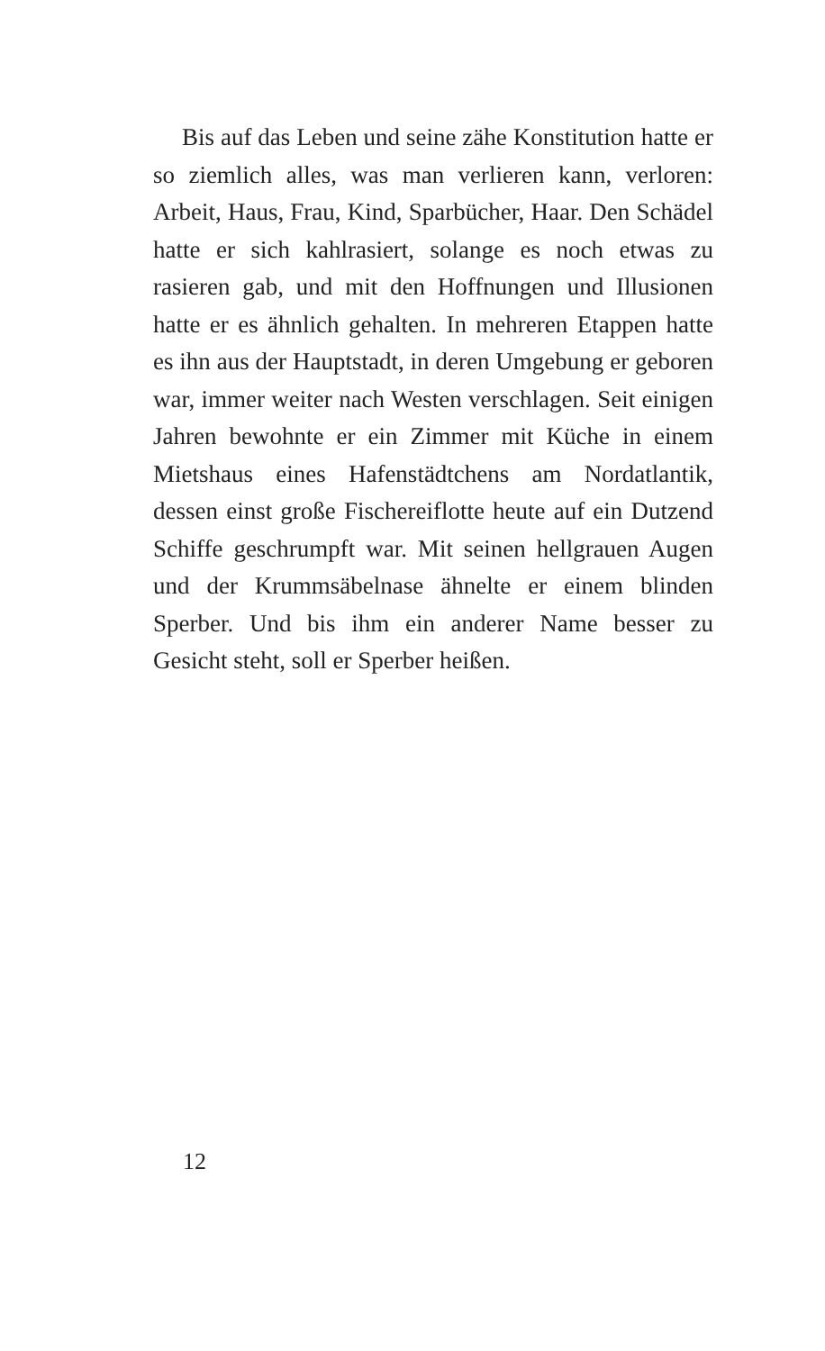Bis auf das Leben und seine zähe Konstitution hatte er so ziemlich alles, was man verlieren kann, verloren: Arbeit, Haus, Frau, Kind, Sparbücher, Haar. Den Schädel hatte er sich kahlrasiert, solange es noch etwas zu rasieren gab, und mit den Hoffnungen und Illusionen hatte er es ähnlich gehalten. In mehreren Etappen hatte es ihn aus der Hauptstadt, in deren Umgebung er geboren war, immer weiter nach Westen verschlagen. Seit einigen Jahren bewohnte er ein Zimmer mit Küche in einem Mietshaus eines Hafenstädtchens am Nordatlantik, dessen einst große Fischereiflotte heute auf ein Dutzend Schiffe ge­schrumpft war. Mit seinen hellgrauen Augen und der Krummsäbelnase ähnelte er einem blinden Sperber. Und bis ihm ein anderer Name besser zu Gesicht steht, soll er Sperber heißen.
12